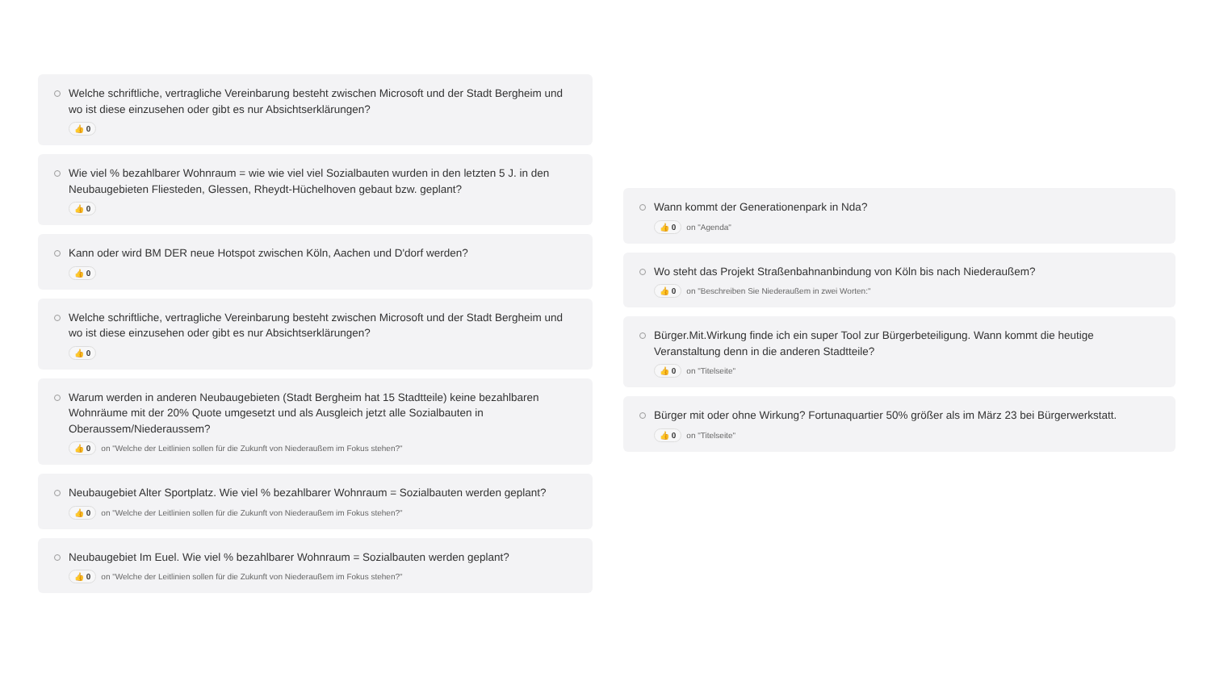Welche schriftliche, vertragliche Vereinbarung besteht zwischen Microsoft und der Stadt Bergheim und wo ist diese einzusehen oder gibt es nur Absichtserklärungen?
👍 0
Wie viel % bezahlbarer Wohnraum = wie wie viel viel Sozialbauten wurden in den letzten 5 J. in den Neubaugebieten Fliesteden, Glessen, Rheydt-Hüchelhoven gebaut bzw. geplant?
👍 0
Kann oder wird BM DER neue Hotspot zwischen Köln, Aachen und D'dorf werden?
👍 0
Welche schriftliche, vertragliche Vereinbarung besteht zwischen Microsoft und der Stadt Bergheim und wo ist diese einzusehen oder gibt es nur Absichtserklärungen?
👍 0
Warum werden in anderen Neubaugebieten (Stadt Bergheim hat 15 Stadtteile) keine bezahlbaren Wohnräume mit der 20% Quote umgesetzt und als Ausgleich jetzt alle Sozialbauten in Oberaussem/Niederaussem?
👍 0 on "Welche der Leitlinien sollen für die Zukunft von Niederaußem im Fokus stehen?"
Neubaugebiet Alter Sportplatz. Wie viel % bezahlbarer Wohnraum = Sozialbauten werden geplant?
👍 0 on "Welche der Leitlinien sollen für die Zukunft von Niederaußem im Fokus stehen?"
Neubaugebiet Im Euel. Wie viel % bezahlbarer Wohnraum = Sozialbauten werden geplant?
👍 0 on "Welche der Leitlinien sollen für die Zukunft von Niederaußem im Fokus stehen?"
Wann kommt der Generationenpark in Nda?
👍 0 on "Agenda"
Wo steht das Projekt Straßenbahnanbindung von Köln bis nach Niederaußem?
👍 0 on "Beschreiben Sie Niederaußem in zwei Worten:"
Bürger.Mit.Wirkung finde ich ein super Tool zur Bürgerbeteiligung. Wann kommt die heutige Veranstaltung denn in die anderen Stadtteile?
👍 0 on "Titelseite"
Bürger mit oder ohne Wirkung? Fortunaquartier 50% größer als im März 23 bei Bürgerwerkstatt.
👍 0 on "Titelseite"